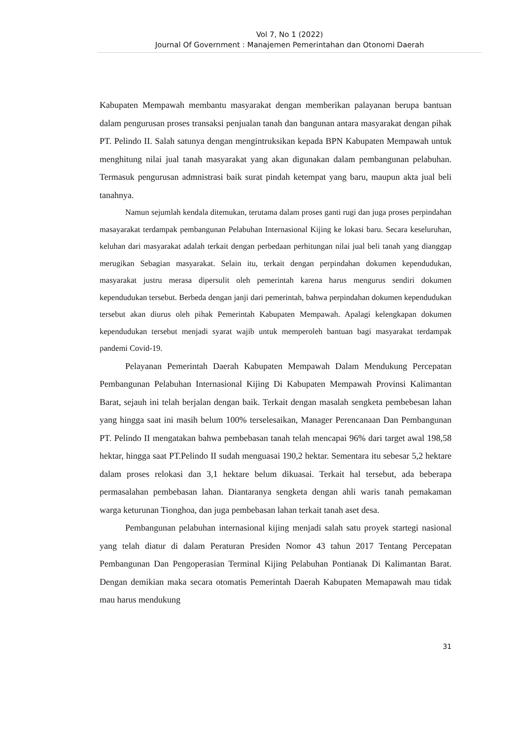Vol 7, No 1 (2022)
Journal Of Government : Manajemen Pemerintahan dan Otonomi Daerah
Kabupaten Mempawah membantu masyarakat dengan memberikan palayanan berupa bantuan dalam pengurusan proses transaksi penjualan tanah dan bangunan antara masyarakat dengan pihak PT. Pelindo II. Salah satunya dengan mengintruksikan kepada BPN Kabupaten Mempawah untuk menghitung nilai jual tanah masyarakat yang akan digunakan dalam pembangunan pelabuhan. Termasuk pengurusan admnistrasi baik surat pindah ketempat yang baru, maupun akta jual beli tanahnya.
Namun sejumlah kendala ditemukan, terutama dalam proses ganti rugi dan juga proses perpindahan masayarakat terdampak pembangunan Pelabuhan Internasional Kijing ke lokasi baru. Secara keseluruhan, keluhan dari masyarakat adalah terkait dengan perbedaan perhitungan nilai jual beli tanah yang dianggap merugikan Sebagian masyarakat. Selain itu, terkait dengan perpindahan dokumen kependudukan, masyarakat justru merasa dipersulit oleh pemerintah karena harus mengurus sendiri dokumen kependudukan tersebut. Berbeda dengan janji dari pemerintah, bahwa perpindahan dokumen kependudukan tersebut akan diurus oleh pihak Pemerintah Kabupaten Mempawah. Apalagi kelengkapan dokumen kependudukan tersebut menjadi syarat wajib untuk memperoleh bantuan bagi masyarakat terdampak pandemi Covid-19.
Pelayanan Pemerintah Daerah Kabupaten Mempawah Dalam Mendukung Percepatan Pembangunan Pelabuhan Internasional Kijing Di Kabupaten Mempawah Provinsi Kalimantan Barat, sejauh ini telah berjalan dengan baik. Terkait dengan masalah sengketa pembebesan lahan yang hingga saat ini masih belum 100% terselesaikan, Manager Perencanaan Dan Pembangunan PT. Pelindo II mengatakan bahwa pembebasan tanah telah mencapai 96% dari target awal 198,58 hektar, hingga saat PT.Pelindo II sudah menguasai 190,2 hektar. Sementara itu sebesar 5,2 hektare dalam proses relokasi dan 3,1 hektare belum dikuasai. Terkait hal tersebut, ada beberapa permasalahan pembebasan lahan. Diantaranya sengketa dengan ahli waris tanah pemakaman warga keturunan Tionghoa, dan juga pembebasan lahan terkait tanah aset desa.
Pembangunan pelabuhan internasional kijing menjadi salah satu proyek startegi nasional yang telah diatur di dalam Peraturan Presiden Nomor 43 tahun 2017 Tentang Percepatan Pembangunan Dan Pengoperasian Terminal Kijing Pelabuhan Pontianak Di Kalimantan Barat. Dengan demikian maka secara otomatis Pemerintah Daerah Kabupaten Memapawah mau tidak mau harus mendukung
31